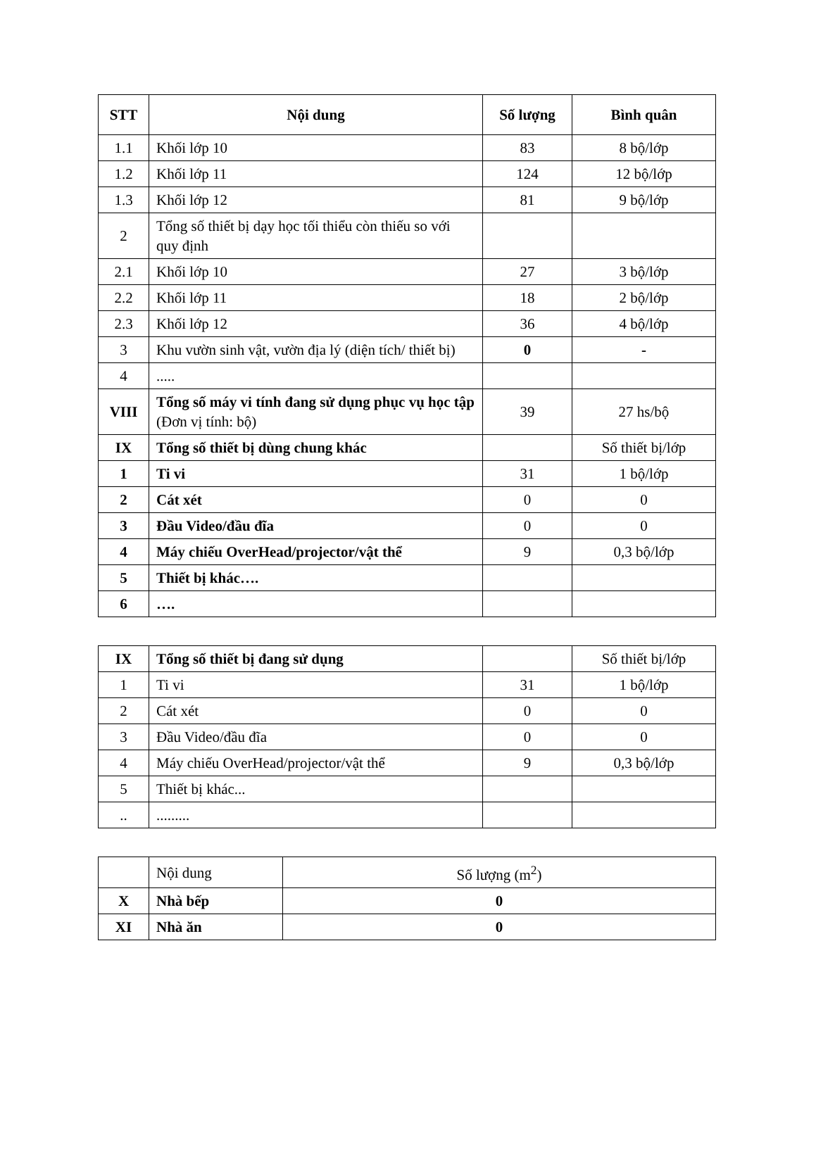| STT | Nội dung | Số lượng | Bình quân |
| --- | --- | --- | --- |
| 1.1 | Khối lớp 10 | 83 | 8 bộ/lớp |
| 1.2 | Khối lớp 11 | 124 | 12 bộ/lớp |
| 1.3 | Khối lớp 12 | 81 | 9 bộ/lớp |
| 2 | Tổng số thiết bị dạy học tối thiểu còn thiếu so với quy định | | |
| 2.1 | Khối lớp 10 | 27 | 3 bộ/lớp |
| 2.2 | Khối lớp 11 | 18 | 2 bộ/lớp |
| 2.3 | Khối lớp 12 | 36 | 4 bộ/lớp |
| 3 | Khu vườn sinh vật, vườn địa lý (diện tích/ thiết bị) | 0 | - |
| 4 | ..... | | |
| VIII | Tổng số máy vi tính đang sử dụng phục vụ học tập (Đơn vị tính: bộ) | 39 | 27 hs/bộ |
| IX | Tổng số thiết bị dùng chung khác | | Số thiết bị/lớp |
| 1 | Ti vi | 31 | 1 bộ/lớp |
| 2 | Cát xét | 0 | 0 |
| 3 | Đầu Video/đầu đĩa | 0 | 0 |
| 4 | Máy chiếu OverHead/projector/vật thể | 9 | 0,3 bộ/lớp |
| 5 | Thiết bị khác…. | | |
| 6 | …. | | |
| IX | Tổng số thiết bị đang sử dụng | | Số thiết bị/lớp |
| 1 | Ti vi | 31 | 1 bộ/lớp |
| 2 | Cát xét | 0 | 0 |
| 3 | Đầu Video/đầu đĩa | 0 | 0 |
| 4 | Máy chiếu OverHead/projector/vật thể | 9 | 0,3 bộ/lớp |
| 5 | Thiết bị khác... | | |
| .. | ......... | | |
| | Nội dung | Số lượng (m<sup>2</sup>) |
| X | Nhà bếp | 0 |
| XI | Nhà ăn | 0 |